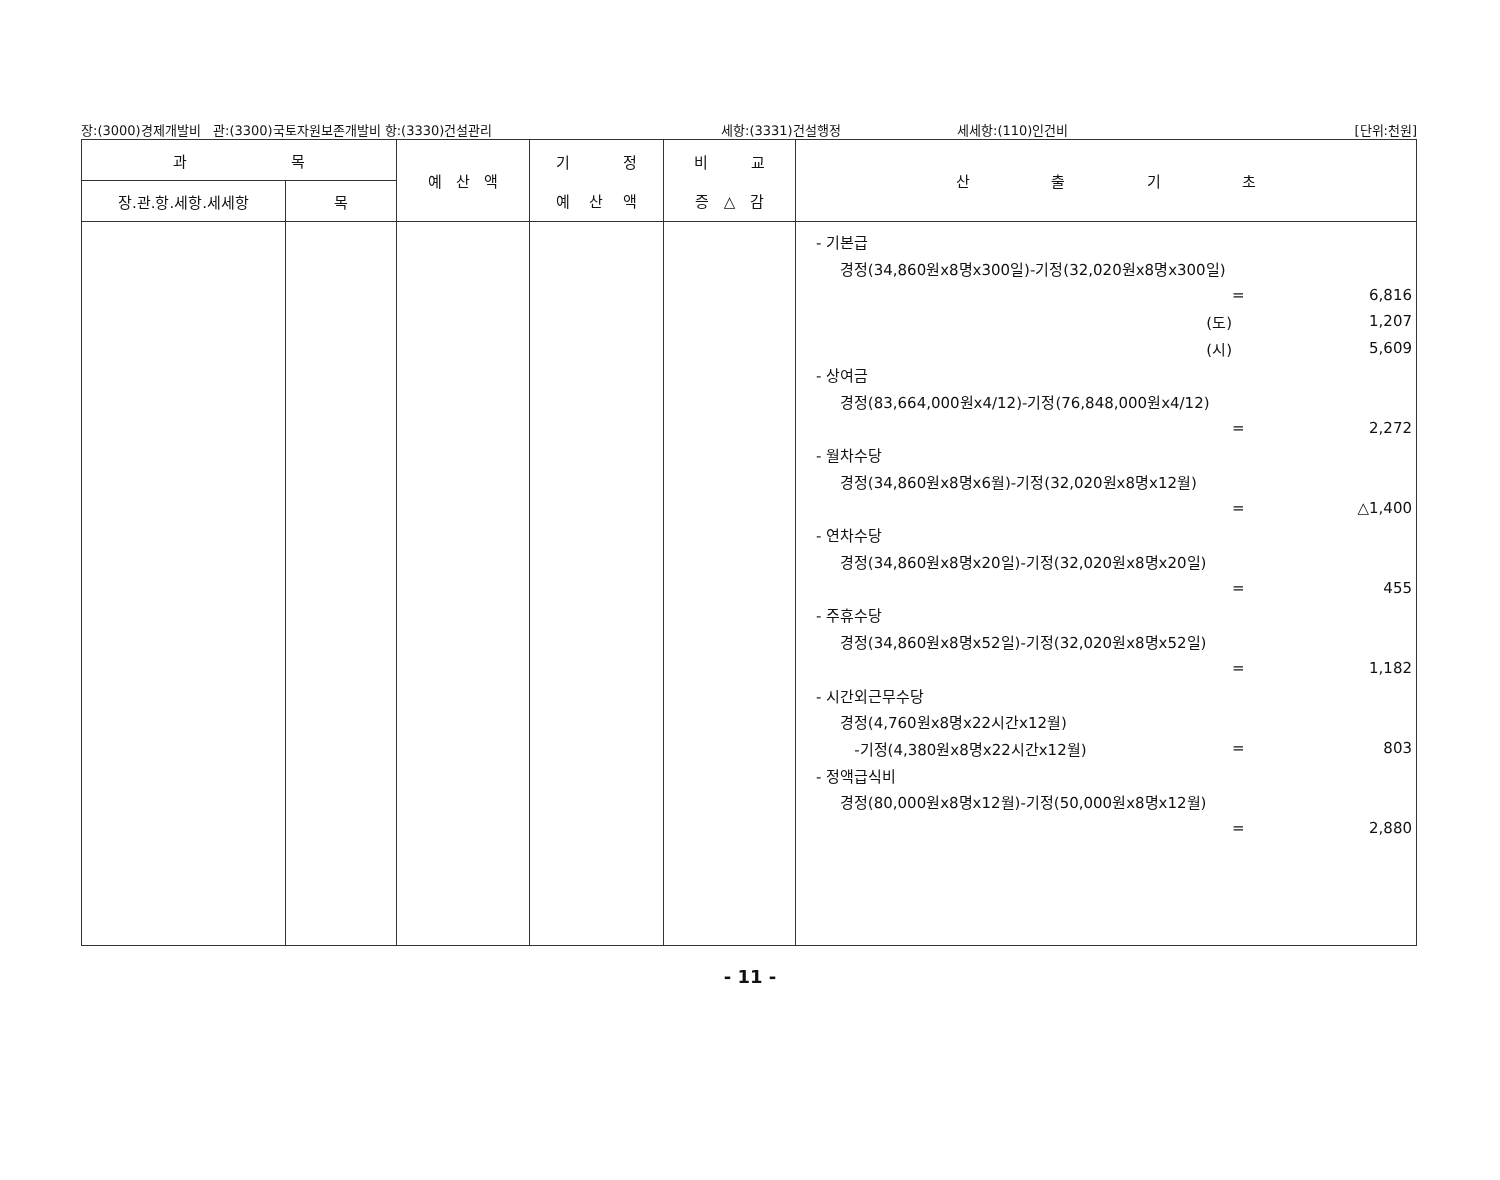장:(3000)경제개발비 관:(3300)국토자원보존개발비 항:(3330)건설관리 세항:(3331)건설행정 세세항:(110)인건비 [단위:천원]
| 과 목 | | 예 산 액 | 기 정 예 산 액 | 비 교 증 △ 감 | 산 출 기 초 |
| --- | --- | --- | --- | --- | --- |
| 장.관.항.세항.세세항 | 목 | | | | |
| | | | | | - 기본급 경정(34,860원x8명x300일)-기정(32,020원x8명x300일) = 6,816 (도) 1,207 (시) 5,609 - 상여금 경정(83,664,000원x4/12)-기정(76,848,000원x4/12) = 2,272 - 월차수당 경정(34,860원x8명x6월)-기정(32,020원x8명x12월) = △1,400 - 연차수당 경정(34,860원x8명x20일)-기정(32,020원x8명x20일) = 455 - 주휴수당 경정(34,860원x8명x52일)-기정(32,020원x8명x52일) = 1,182 - 시간외근무수당 경정(4,760원x8명x22시간x12월) -기정(4,380원x8명x22시간x12월) = 803 - 정액급식비 경정(80,000원x8명x12월)-기정(50,000원x8명x12월) = 2,880 |
- 11 -